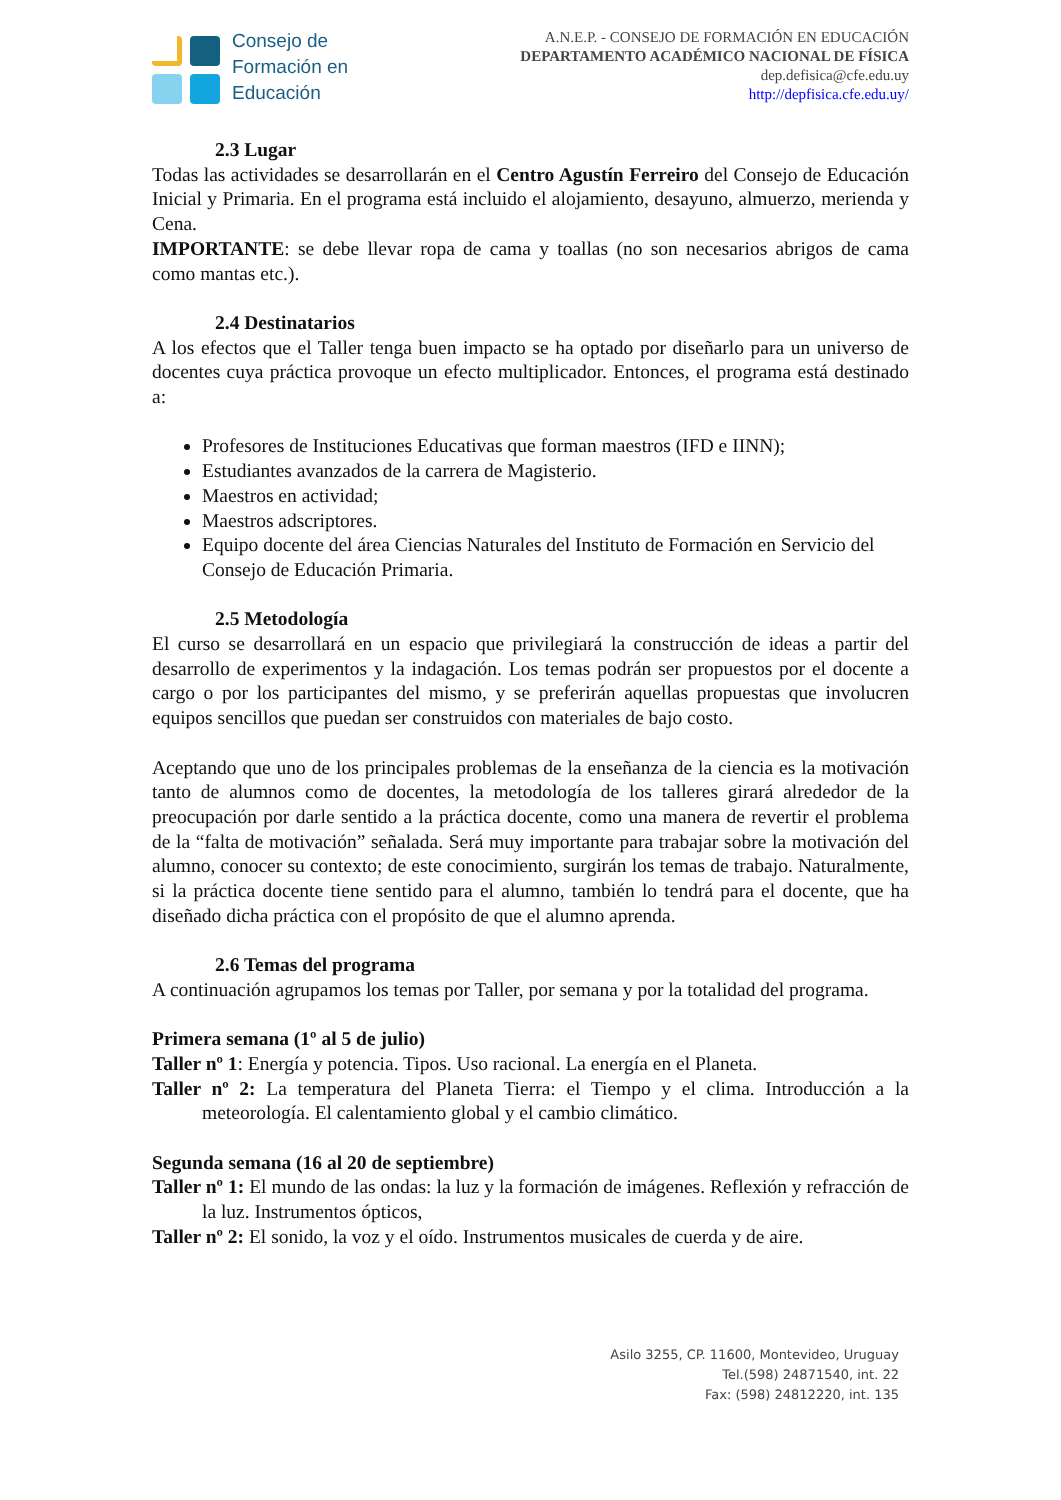Consejo de
Formación en
Educación
A.N.E.P. - CONSEJO DE FORMACIÓN EN EDUCACIÓN
DEPARTAMENTO ACADÉMICO NACIONAL DE FÍSICA
dep.defisica@cfe.edu.uy
http://depfisica.cfe.edu.uy/
2.3 Lugar
Todas las actividades se desarrollarán en el Centro Agustín Ferreiro del Consejo de Educación Inicial y Primaria. En el programa está incluido el alojamiento, desayuno, almuerzo, merienda y Cena.
IMPORTANTE: se debe llevar ropa de cama y toallas (no son necesarios abrigos de cama como mantas etc.).
2.4 Destinatarios
A los efectos que el Taller tenga buen impacto se ha optado por diseñarlo para un universo de docentes cuya práctica provoque un efecto multiplicador. Entonces, el programa está destinado a:
Profesores de Instituciones Educativas que forman maestros (IFD e IINN);
Estudiantes avanzados de la carrera de Magisterio.
Maestros en actividad;
Maestros adscriptores.
Equipo docente del área Ciencias Naturales del Instituto de Formación en Servicio del Consejo de Educación Primaria.
2.5 Metodología
El curso se desarrollará en un espacio que privilegiará la construcción de ideas a partir del desarrollo de experimentos y la indagación. Los temas podrán ser propuestos por el docente a cargo o por los participantes del mismo, y se preferirán aquellas propuestas que involucren equipos sencillos que puedan ser construidos con materiales de bajo costo.
Aceptando que uno de los principales problemas de la enseñanza de la ciencia es la motivación tanto de alumnos como de docentes, la metodología de los talleres girará alrededor de la preocupación por darle sentido a la práctica docente, como una manera de revertir el problema de la “falta de motivación” señalada. Será muy importante para trabajar sobre la motivación del alumno, conocer su contexto; de este conocimiento, surgirán los temas de trabajo. Naturalmente, si la práctica docente tiene sentido para el alumno, también lo tendrá para el docente, que ha diseñado dicha práctica con el propósito de que el alumno aprenda.
2.6 Temas del programa
A continuación agrupamos los temas por Taller, por semana y por la totalidad del programa.
Primera semana (1º al 5 de julio)
Taller nº 1: Energía y potencia. Tipos. Uso racional. La energía en el Planeta.
Taller nº 2: La temperatura del Planeta Tierra: el Tiempo y el clima. Introducción a la meteorología. El calentamiento global y el cambio climático.
Segunda semana (16 al 20 de septiembre)
Taller nº 1: El mundo de las ondas: la luz y la formación de imágenes. Reflexión y refracción de la luz. Instrumentos ópticos,
Taller nº 2: El sonido, la voz y el oído. Instrumentos musicales de cuerda y de aire.
Asilo 3255, CP. 11600, Montevideo, Uruguay
Tel.(598) 24871540, int. 22
Fax: (598) 24812220, int. 135